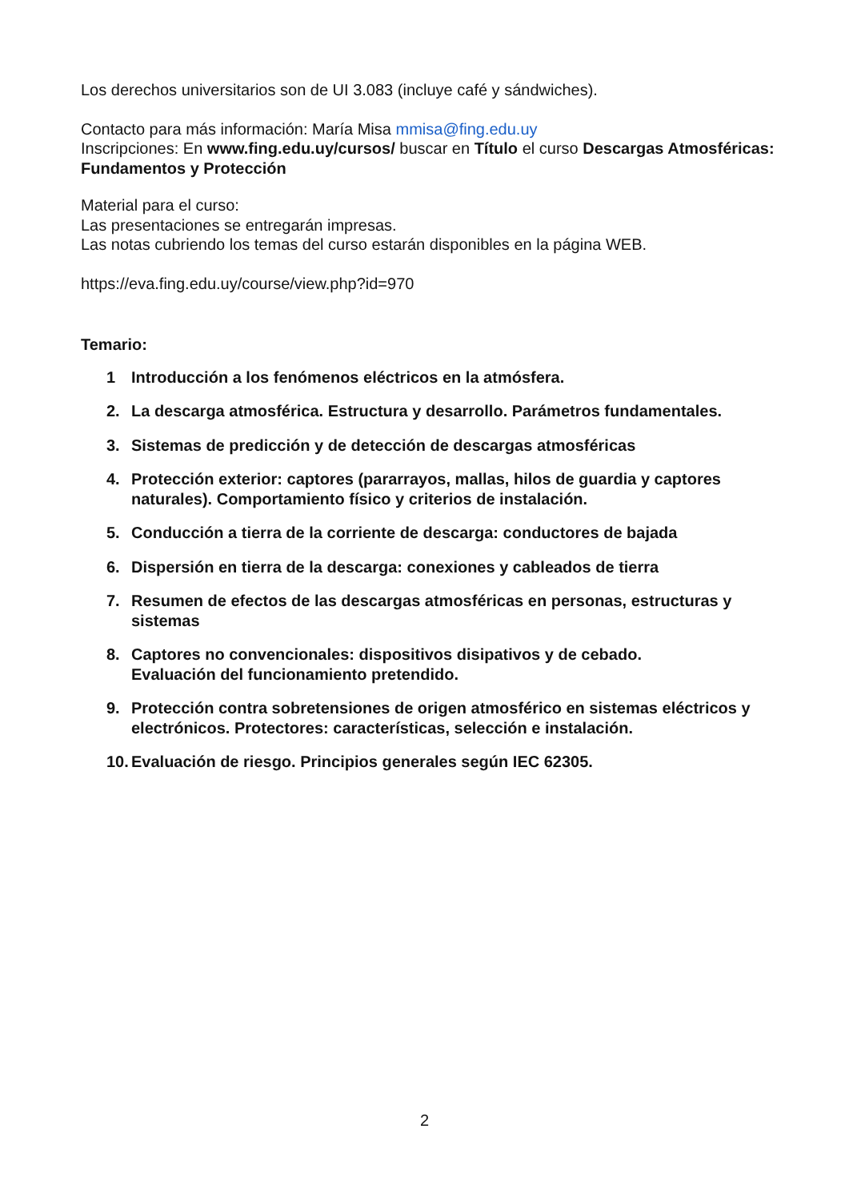Los derechos universitarios son de UI 3.083 (incluye café y sándwiches).
Contacto para más información: María Misa mmisa@fing.edu.uy
Inscripciones: En www.fing.edu.uy/cursos/ buscar en Título el curso Descargas Atmosféricas: Fundamentos y Protección
Material para el curso:
Las presentaciones se entregarán impresas.
Las notas cubriendo los temas del curso estarán disponibles en la página WEB.
https://eva.fing.edu.uy/course/view.php?id=970
Temario:
1 Introducción a los fenómenos eléctricos en la atmósfera.
2. La descarga atmosférica. Estructura y desarrollo. Parámetros fundamentales.
3. Sistemas de predicción y de detección de descargas atmosféricas
4. Protección exterior: captores (pararrayos, mallas, hilos de guardia y captores naturales). Comportamiento físico y criterios de instalación.
5. Conducción a tierra de la corriente de descarga: conductores de bajada
6. Dispersión en tierra de la descarga: conexiones y cableados de tierra
7. Resumen de efectos de las descargas atmosféricas en personas, estructuras y sistemas
8. Captores no convencionales: dispositivos disipativos y de cebado.
Evaluación del funcionamiento pretendido.
9. Protección contra sobretensiones de origen atmosférico en sistemas eléctricos y electrónicos. Protectores: características, selección e instalación.
10. Evaluación de riesgo. Principios generales según IEC 62305.
2